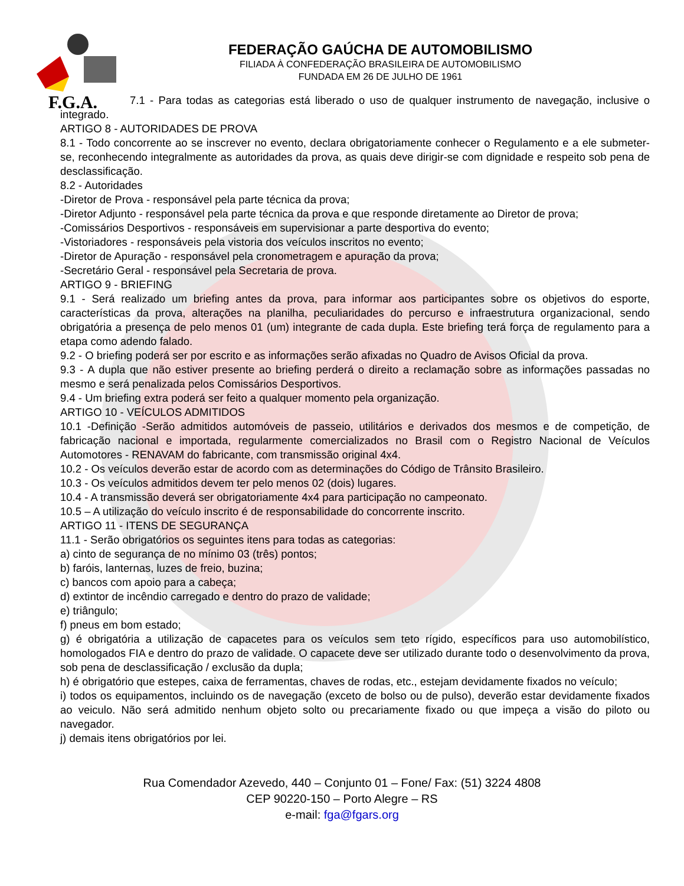F.G.A.
FEDERAÇÃO GAÚCHA DE AUTOMOBILISMO
FILIADA À CONFEDERAÇÃO BRASILEIRA DE AUTOMOBILISMO
FUNDADA EM 26 DE JULHO DE 1961
7.1 - Para todas as categorias está liberado o uso de qualquer instrumento de navegação, inclusive o integrado.
ARTIGO 8 - AUTORIDADES DE PROVA
8.1 - Todo concorrente ao se inscrever no evento, declara obrigatoriamente conhecer o Regulamento e a ele submeter-se, reconhecendo integralmente as autoridades da prova, as quais deve dirigir-se com dignidade e respeito sob pena de desclassificação.
8.2 - Autoridades
-Diretor de Prova - responsável pela parte técnica da prova;
-Diretor Adjunto - responsável pela parte técnica da prova e que responde diretamente ao Diretor de prova;
-Comissários Desportivos - responsáveis em supervisionar a parte desportiva do evento;
-Vistoriadores - responsáveis pela vistoria dos veículos inscritos no evento;
-Diretor de Apuração - responsável pela cronometragem e apuração da prova;
-Secretário Geral - responsável pela Secretaria de prova.
ARTIGO 9 - BRIEFING
9.1 - Será realizado um briefing antes da prova, para informar aos participantes sobre os objetivos do esporte, características da prova, alterações na planilha, peculiaridades do percurso e infraestrutura organizacional, sendo obrigatória a presença de pelo menos 01 (um) integrante de cada dupla. Este briefing terá força de regulamento para a etapa como adendo falado.
9.2 - O briefing poderá ser por escrito e as informações serão afixadas no Quadro de Avisos Oficial da prova.
9.3 - A dupla que não estiver presente ao briefing perderá o direito a reclamação sobre as informações passadas no mesmo e será penalizada pelos Comissários Desportivos.
9.4 - Um briefing extra poderá ser feito a qualquer momento pela organização.
ARTIGO 10 - VEÍCULOS ADMITIDOS
10.1 -Definição -Serão admitidos automóveis de passeio, utilitários e derivados dos mesmos e de competição, de fabricação nacional e importada, regularmente comercializados no Brasil com o Registro Nacional de Veículos Automotores - RENAVAM do fabricante, com transmissão original 4x4.
10.2 - Os veículos deverão estar de acordo com as determinações do Código de Trânsito Brasileiro.
10.3 - Os veículos admitidos devem ter pelo menos 02 (dois) lugares.
10.4 - A transmissão deverá ser obrigatoriamente 4x4 para participação no campeonato.
10.5 – A utilização do veículo inscrito é de responsabilidade do concorrente inscrito.
ARTIGO 11 - ITENS DE SEGURANÇA
11.1 - Serão obrigatórios os seguintes itens para todas as categorias:
a) cinto de segurança de no mínimo 03 (três) pontos;
b) faróis, lanternas, luzes de freio, buzina;
c) bancos com apoio para a cabeça;
d) extintor de incêndio carregado e dentro do prazo de validade;
e) triângulo;
f) pneus em bom estado;
g) é obrigatória a utilização de capacetes para os veículos sem teto rígido, específicos para uso automobilístico, homologados FIA e dentro do prazo de validade. O capacete deve ser utilizado durante todo o desenvolvimento da prova, sob pena de desclassificação / exclusão da dupla;
h) é obrigatório que estepes, caixa de ferramentas, chaves de rodas, etc., estejam devidamente fixados no veículo;
i) todos os equipamentos, incluindo os de navegação (exceto de bolso ou de pulso), deverão estar devidamente fixados ao veiculo. Não será admitido nenhum objeto solto ou precariamente fixado ou que impeça a visão do piloto ou navegador.
j) demais itens obrigatórios por lei.
Rua Comendador Azevedo, 440 – Conjunto 01 – Fone/ Fax: (51) 3224 4808
CEP 90220-150 – Porto Alegre – RS
e-mail: fga@fgars.org